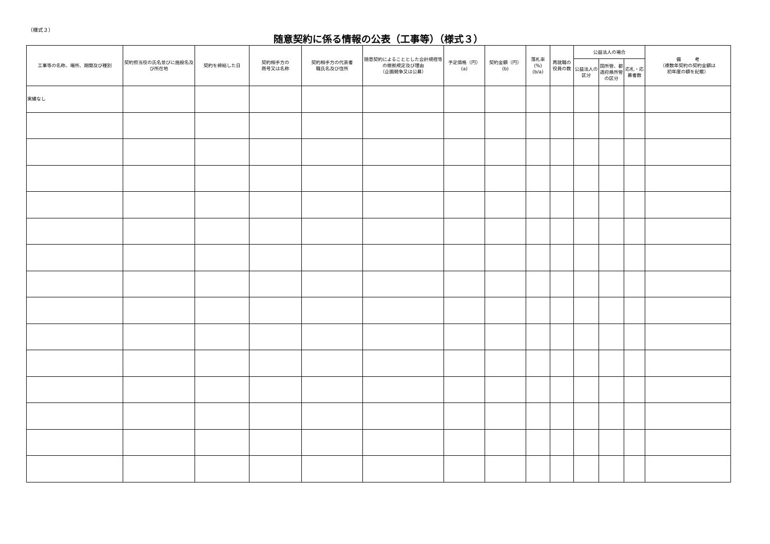（様式３）
随意契約に係る情報の公表（工事等）（様式３）
| 工事等の名称、場所、期間及び種別 | 契約担当役の氏名並びに施設名及び所在地 | 契約を締結した日 | 契約相手方の 商号又は名称 | 契約相手方の代表者 職氏名及び住所 | 随意契約によることとした会計規程等の根拠規定及び理由 （企画競争又は公募） | 予定価格（円） (a) | 契約金額（円） (b) | 落札率 (%) (b/a) | 再就職の役員の数 | 公益法人の場合 | | | 備 考 （複数年契約の契約金額は 初年度の額を記載） |
| --- | --- | --- | --- | --- | --- | --- | --- | --- | --- | --- | --- | --- | --- |
| | | | | | | | | | | 公益法人の区分 | 国所管、都道府県所管の区分 | 応札・応募者数 | |
| 実績なし | | | | | | | | | | | | | |